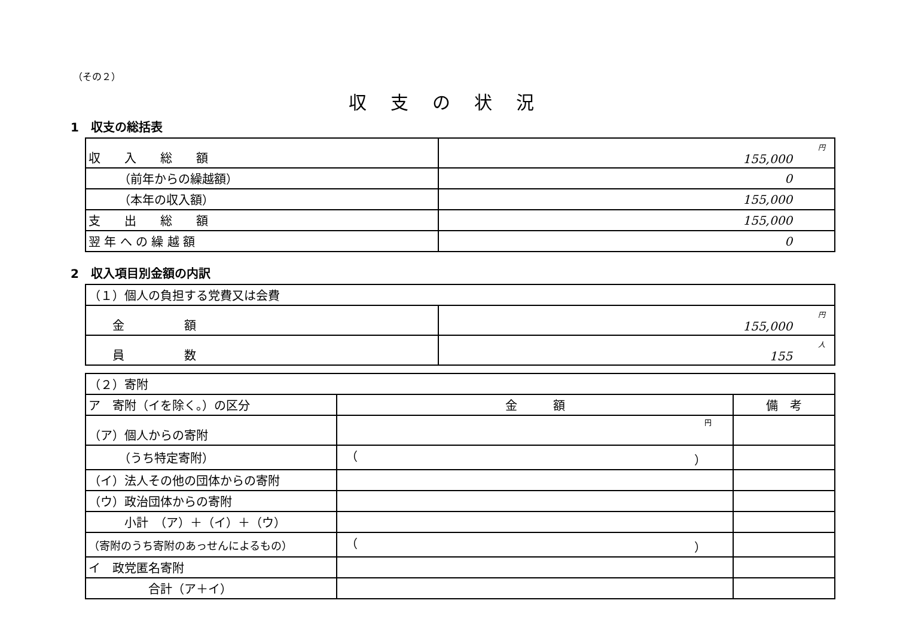（その２）
収支の状況
1　収支の総括表
| 収 入 総 額 | 円 155,000 |
| （前年からの繰越額） | 0 |
| （本年の収入額） | 155,000 |
| 支 出 総 額 | 155,000 |
| 翌 年 へ の 繰 越 額 | 0 |
2　収入項目別金額の内訳
| （１）個人の負担する党費又は会費 | |
| 金 額 | 円 155,000 |
| 員 数 | 人 155 |
| （２）寄附 | | |
| ア 寄附（イを除く。）の区分 | 金 額 | 備 考 |
| （ア）個人からの寄附 | 円 | |
| （うち特定寄附） | （ ） | |
| （イ）法人その他の団体からの寄附 | | |
| （ウ）政治団体からの寄附 | | |
| 小計 （ア）＋（イ）＋（ウ） | | |
| （寄附のうち寄附のあっせんによるもの） | （ ） | |
| イ 政党匿名寄附 | | |
| 合計（ア＋イ） | | |